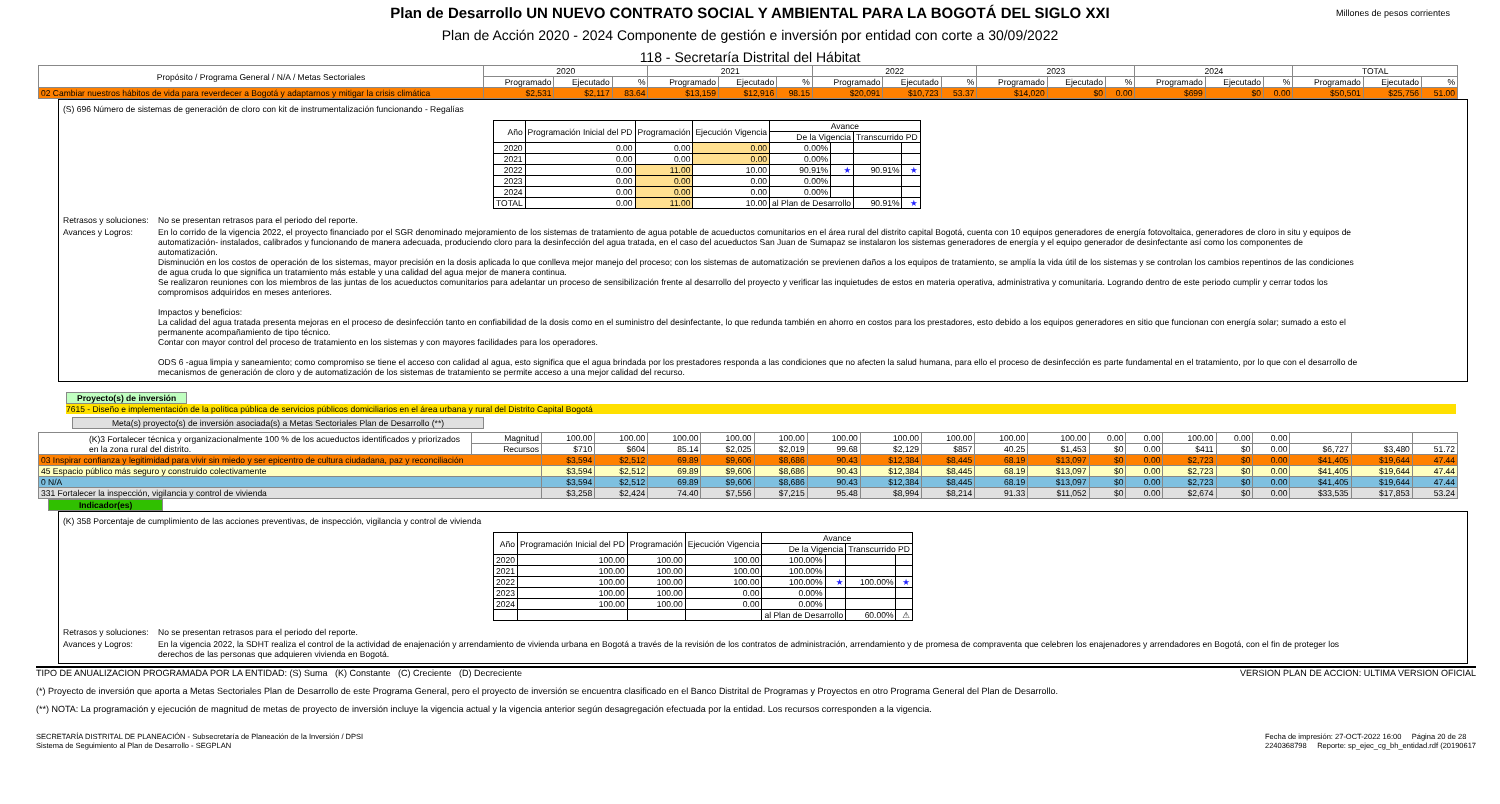Plan de Desarrollo UN NUEVO CONTRATO SOCIAL Y AMBIENTAL PARA LA BOGOTÁ DEL SIGLO XXI
Millones de pesos corrientes
Plan de Acción 2020 - 2024 Componente de gestión e inversión por entidad con corte a 30/09/2022
118 - Secretaría Distrital del Hábitat
| Propósito / Programa General / N/A / Metas Sectoriales | 2020 | | | 2021 | | | 2022 | | | 2023 | | | 2024 | | | TOTAL | | |
| --- | --- | --- | --- | --- | --- | --- | --- | --- | --- | --- | --- | --- | --- | --- | --- | --- | --- | --- |
| | Programado | Ejecutado | % | Programado | Ejecutado | % | Programado | Ejecutado | % | Programado | Ejecutado | % | Programado | Ejecutado | % | Programado | Ejecutado | % |
| 02 Cambiar nuestros hábitos de vida para reverdecer a Bogotá y adaptarnos y mitigar la crisis climática | $2,531 | $2,117 | 83.64 | $13,159 | $12,916 | 98.15 | $20,091 | $10,723 | 53.37 | $14,020 | $0 | 0.00 | $699 | $0 | 0.00 | $50,501 | $25,756 | 51.00 |
(S) 696 Número de sistemas de generación de cloro con kit de instrumentalización funcionando - Regalías
| Año | Programación Inicial del PD | Programación | Ejecución Vigencia | Avance | | | |
| --- | --- | --- | --- | --- | --- | --- | --- |
| | | | | De la Vigencia | | Transcurrido PD | |
| 2020 | 0.00 | 0.00 | 0.00 | 0.00% | | | |
| 2021 | 0.00 | 0.00 | 0.00 | 0.00% | | | |
| 2022 | 0.00 | 11.00 | 10.00 | 90.91% | ★ | 90.91% | ★ |
| 2023 | 0.00 | 0.00 | 0.00 | 0.00% | | | |
| 2024 | 0.00 | 0.00 | 0.00 | 0.00% | | | |
| TOTAL | 0.00 | 11.00 | 10.00 | al Plan de Desarrollo | | 90.91% | ★ |
Retrasos y soluciones:
No se presentan retrasos para el periodo del reporte.
Avances y Logros: En lo corrido de la vigencia 2022, el proyecto financiado por el SGR denominado mejoramiento de los sistemas de tratamiento de agua potable de acueductos comunitarios en el área rural del distrito capital Bogotá, cuenta con 10 equipos generadores de energía fotovoltaica, generadores de cloro in situ y equipos de automatización- instalados, calibrados y funcionando de manera adecuada, produciendo cloro para la desinfección del agua tratada, en el caso del acueductos San Juan de Sumapaz se instalaron los sistemas generadores de energía y el equipo generador de desinfectante así como los componentes de automatización.
Disminución en los costos de operación de los sistemas, mayor precisión en la dosis aplicada lo que conlleva mejor manejo del proceso; con los sistemas de automatización se previenen daños a los equipos de tratamiento, se amplía la vida útil de los sistemas y se controlan los cambios repentinos de las condiciones de agua cruda lo que significa un tratamiento más estable y una calidad del agua mejor de manera continua.
Se realizaron reuniones con los miembros de las juntas de los acueductos comunitarios para adelantar un proceso de sensibilización frente al desarrollo del proyecto y verificar las inquietudes de estos en materia operativa, administrativa y comunitaria. Logrando dentro de este periodo cumplir y cerrar todos los compromisos adquiridos en meses anteriores.
Impactos y beneficios:
La calidad del agua tratada presenta mejoras en el proceso de desinfección tanto en confiabilidad de la dosis como en el suministro del desinfectante, lo que redunda también en ahorro en costos para los prestadores, esto debido a los equipos generadores en sitio que funcionan con energía solar; sumado a esto el permanente acompañamiento de tipo técnico.
Contar con mayor control del proceso de tratamiento en los sistemas y con mayores facilidades para los operadores.
ODS 6 -agua limpia y saneamiento; como compromiso se tiene el acceso con calidad al agua, esto significa que el agua brindada por los prestadores responda a las condiciones que no afecten la salud humana, para ello el proceso de desinfección es parte fundamental en el tratamiento, por lo que con el desarrollo de mecanismos de generación de cloro y de automatización de los sistemas de tratamiento se permite acceso a una mejor calidad del recurso.
Proyecto(s) de inversión
7615 - Diseño e implementación de la política pública de servicios públicos domiciliarios en el área urbana y rural del Distrito Capital Bogotá
Meta(s) proyecto(s) de inversión asociada(s) a Metas Sectoriales Plan de Desarrollo (**)
| (K)3 Fortalecer técnica y organizacionalmente 100 % de los acueductos identificados y priorizados en la zona rural del distrito. | Magnitud | 100.00 | 100.00 | 100.00 | 100.00 | 100.00 | 100.00 | 100.00 | 100.00 | 100.00 | 100.00 | 0.00 | 0.00 | 100.00 | 0.00 | 0.00 | | | |
| | Recursos | $710 | $604 | 85.14 | $2,025 | $2,019 | 99.68 | $2,129 | $857 | 40.25 | $1,453 | $0 | 0.00 | $411 | $0 | 0.00 | $6,727 | $3,480 | 51.72 |
| 03 Inspirar confianza y legitimidad para vivir sin miedo y ser epicentro de cultura ciudadana, paz y reconciliación | | $3,594 | $2,512 | 69.89 | $9,606 | $8,686 | 90.43 | $12,384 | $8,445 | 68.19 | $13,097 | $0 | 0.00 | $2,723 | $0 | 0.00 | $41,405 | $19,644 | 47.44 |
| 45 Espacio público más seguro y construido colectivamente | | $3,594 | $2,512 | 69.89 | $9,606 | $8,686 | 90.43 | $12,384 | $8,445 | 68.19 | $13,097 | $0 | 0.00 | $2,723 | $0 | 0.00 | $41,405 | $19,644 | 47.44 |
| 0 N/A | | $3,594 | $2,512 | 69.89 | $9,606 | $8,686 | 90.43 | $12,384 | $8,445 | 68.19 | $13,097 | $0 | 0.00 | $2,723 | $0 | 0.00 | $41,405 | $19,644 | 47.44 |
| 331 Fortalecer la inspección, vigilancia y control de vivienda | | $3,258 | $2,424 | 74.40 | $7,556 | $7,215 | 95.48 | $8,994 | $8,214 | 91.33 | $11,052 | $0 | 0.00 | $2,674 | $0 | 0.00 | $33,535 | $17,853 | 53.24 |
Indicador(es)
(K) 358 Porcentaje de cumplimiento de las acciones preventivas, de inspección, vigilancia y control de vivienda
| Año | Programación Inicial del PD | Programación | Ejecución Vigencia | Avance | | | |
| --- | --- | --- | --- | --- | --- | --- | --- |
| | | | | De la Vigencia | | Transcurrido PD | |
| 2020 | 100.00 | 100.00 | 100.00 | 100.00% | | | |
| 2021 | 100.00 | 100.00 | 100.00 | 100.00% | | | |
| 2022 | 100.00 | 100.00 | 100.00 | 100.00% | ★ | 100.00% | ★ |
| 2023 | 100.00 | 100.00 | 0.00 | 0.00% | | | |
| 2024 | 100.00 | 100.00 | 0.00 | 0.00% | | | |
| | | | | al Plan de Desarrollo | | 60.00% | ⚠ |
Retrasos y soluciones:
No se presentan retrasos para el periodo del reporte.
Avances y Logros: En la vigencia 2022, la SDHT realiza el control de la actividad de enajenación y arrendamiento de vivienda urbana en Bogotá a través de la revisión de los contratos de administración, arrendamiento y de promesa de compraventa que celebren los enajenadores y arrendadores en Bogotá, con el fin de proteger los derechos de las personas que adquieren vivienda en Bogotá.
TIPO DE ANUALIZACION PROGRAMADA POR LA ENTIDAD: (S) Suma (K) Constante (C) Creciente (D) Decreciente VERSION PLAN DE ACCION: ULTIMA VERSION OFICIAL
(*) Proyecto de inversión que aporta a Metas Sectoriales Plan de Desarrollo de este Programa General, pero el proyecto de inversión se encuentra clasificado en el Banco Distrital de Programas y Proyectos en otro Programa General del Plan de Desarrollo.
(**) NOTA: La programación y ejecución de magnitud de metas de proyecto de inversión incluye la vigencia actual y la vigencia anterior según desagregación efectuada por la entidad. Los recursos corresponden a la vigencia.
SECRETARÍA DISTRITAL DE PLANEACIÓN - Subsecretaría de Planeación de la Inversión / DPSI
Sistema de Seguimiento al Plan de Desarrollo - SEGPLAN Fecha de impresión: 27-OCT-2022 16:00 Página 20 de 28
2240368798 Reporte: sp_ejec_cg_bh_entidad.rdf (20190617